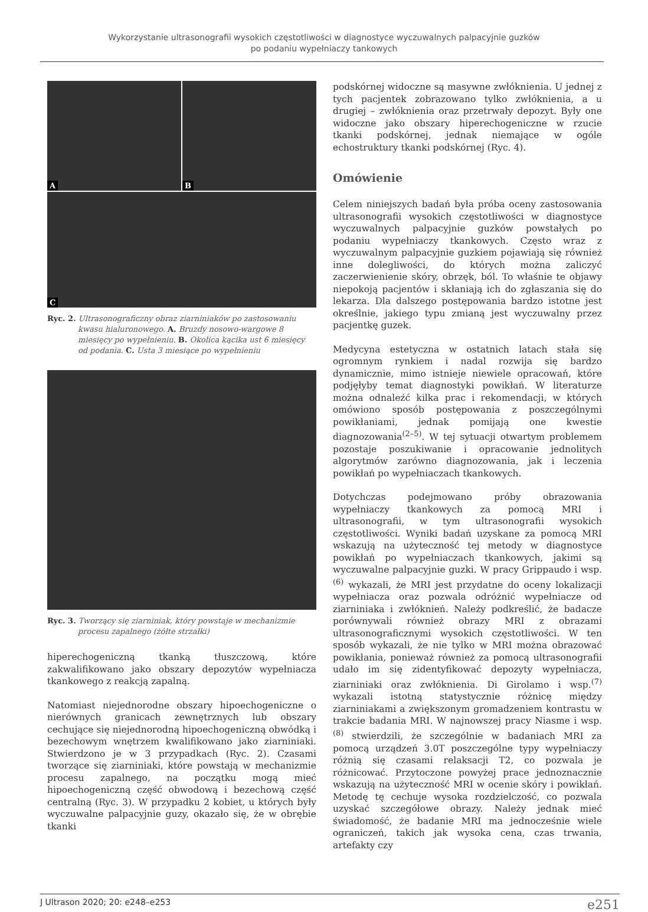Wykorzystanie ultrasonografii wysokich częstotliwości w diagnostyce wyczuwalnych palpacyjnie guzków
po podaniu wypełniaczy tankowych
A B
C
Ryc. 2. Ultrasonograficzny obraz ziarniniaków po zastosowaniu kwasu hialuronowego. A. Bruzdy nosowo-wargowe 8 miesięcy po wypełnieniu. B. Okolica kącika ust 6 miesięcy od podania. C. Usta 3 miesiące po wypełnieniu
Ryc. 3. Tworzący się ziarniniak, który powstaje w mechanizmie procesu zapalnego (żółte strzałki)
hiperechogeniczną tkanką tłuszczową, które zakwalifikowano jako obszary depozytów wypełniacza tkankowego z reakcją zapalną.
Natomiast niejednorodne obszary hipoechogeniczne o nierównych granicach zewnętrznych lub obszary cechujące się niejednorodną hipoechogeniczną obwódką i bezechowym wnętrzem kwalifikowano jako ziarniniaki. Stwierdzono je w 3 przypadkach (Ryc. 2). Czasami tworzące się ziarniniaki, które powstają w mechanizmie procesu zapalnego, na początku mogą mieć hipoechogeniczną część obwodową i bezechową część centralną (Ryc. 3). W przypadku 2 kobiet, u których były wyczuwalne palpacyjnie guzy, okazało się, że w obrębie tkanki
podskórnej widoczne są masywne zwłóknienia. U jednej z tych pacjentek zobrazowano tylko zwłóknienia, a u drugiej – zwłóknienia oraz przetrwały depozyt. Były one widoczne jako obszary hiperechogeniczne w rzucie tkanki podskórnej, jednak niemające w ogóle echostruktury tkanki podskórnej (Ryc. 4).
Omówienie
Celem niniejszych badań była próba oceny zastosowania ultrasonografii wysokich częstotliwości w diagnostyce wyczuwalnych palpacyjnie guzków powstałych po podaniu wypełniaczy tkankowych. Często wraz z wyczuwalnym palpacyjnie guzkiem pojawiają się również inne dolegliwości, do których można zaliczyć zaczerwienienie skóry, obrzęk, ból. To właśnie te objawy niepokoją pacjentów i skłaniają ich do zgłaszania się do lekarza. Dla dalszego postępowania bardzo istotne jest określnie, jakiego typu zmianą jest wyczuwalny przez pacjentkę guzek.
Medycyna estetyczna w ostatnich latach stała się ogromnym rynkiem i nadal rozwija się bardzo dynamicznie, mimo istnieje niewiele opracowań, które podjęłyby temat diagnostyki powikłań. W literaturze można odnaleźć kilka prac i rekomendacji, w których omówiono sposób postępowania z poszczególnymi powikłaniami, jednak pomijają one kwestie diagnozowania<sup>(2–5)</sup>. W tej sytuacji otwartym problemem pozostaje poszukiwanie i opracowanie jednolitych algorytmów zarówno diagnozowania, jak i leczenia powikłań po wypełniaczach tkankowych.
Dotychczas podejmowano próby obrazowania wypełniaczy tkankowych za pomocą MRI i ultrasonografii, w tym ultrasonografii wysokich częstotliwości. Wyniki badań uzyskane za pomocą MRI wskazują na użyteczność tej metody w diagnostyce powikłań po wypełniaczach tkankowych, jakimi są wyczuwalne palpacyjnie guzki. W pracy Grippaudo i wsp.<sup>(6)</sup> wykazali, że MRI jest przydatne do oceny lokalizacji wypełniacza oraz pozwala odróżnić wypełniacze od ziarniniaka i zwłóknień. Należy podkreślić, że badacze porównywali również obrazy MRI z obrazami ultrasonograficznymi wysokich częstotliwości. W ten sposób wykazali, że nie tylko w MRI można obrazować powikłania, ponieważ również za pomocą ultrasonografii udało im się zidentyfikować depozyty wypełniacza, ziarniniaki oraz zwłóknienia. Di Girolamo i wsp.<sup>(7)</sup> wykazali istotną statystycznie różnicę między ziarniniakami a zwiększonym gromadzeniem kontrastu w trakcie badania MRI. W najnowszej pracy Niasme i wsp.<sup>(8)</sup> stwierdzili, że szczególnie w badaniach MRI za pomocą urządzeń 3.0T poszczególne typy wypełniaczy różnią się czasami relaksacji T2, co pozwala je różnicować. Przytoczone powyżej prace jednoznacznie wskazują na użyteczność MRI w ocenie skóry i powikłań. Metodę tę cechuje wysoka rozdzielczość, co pozwala uzyskać szczegółowe obrazy. Należy jednak mieć świadomość, że badanie MRI ma jednocześnie wiele ograniczeń, takich jak wysoka cena, czas trwania, artefakty czy
J Ultrason 2020; 20: e248–e253 e251